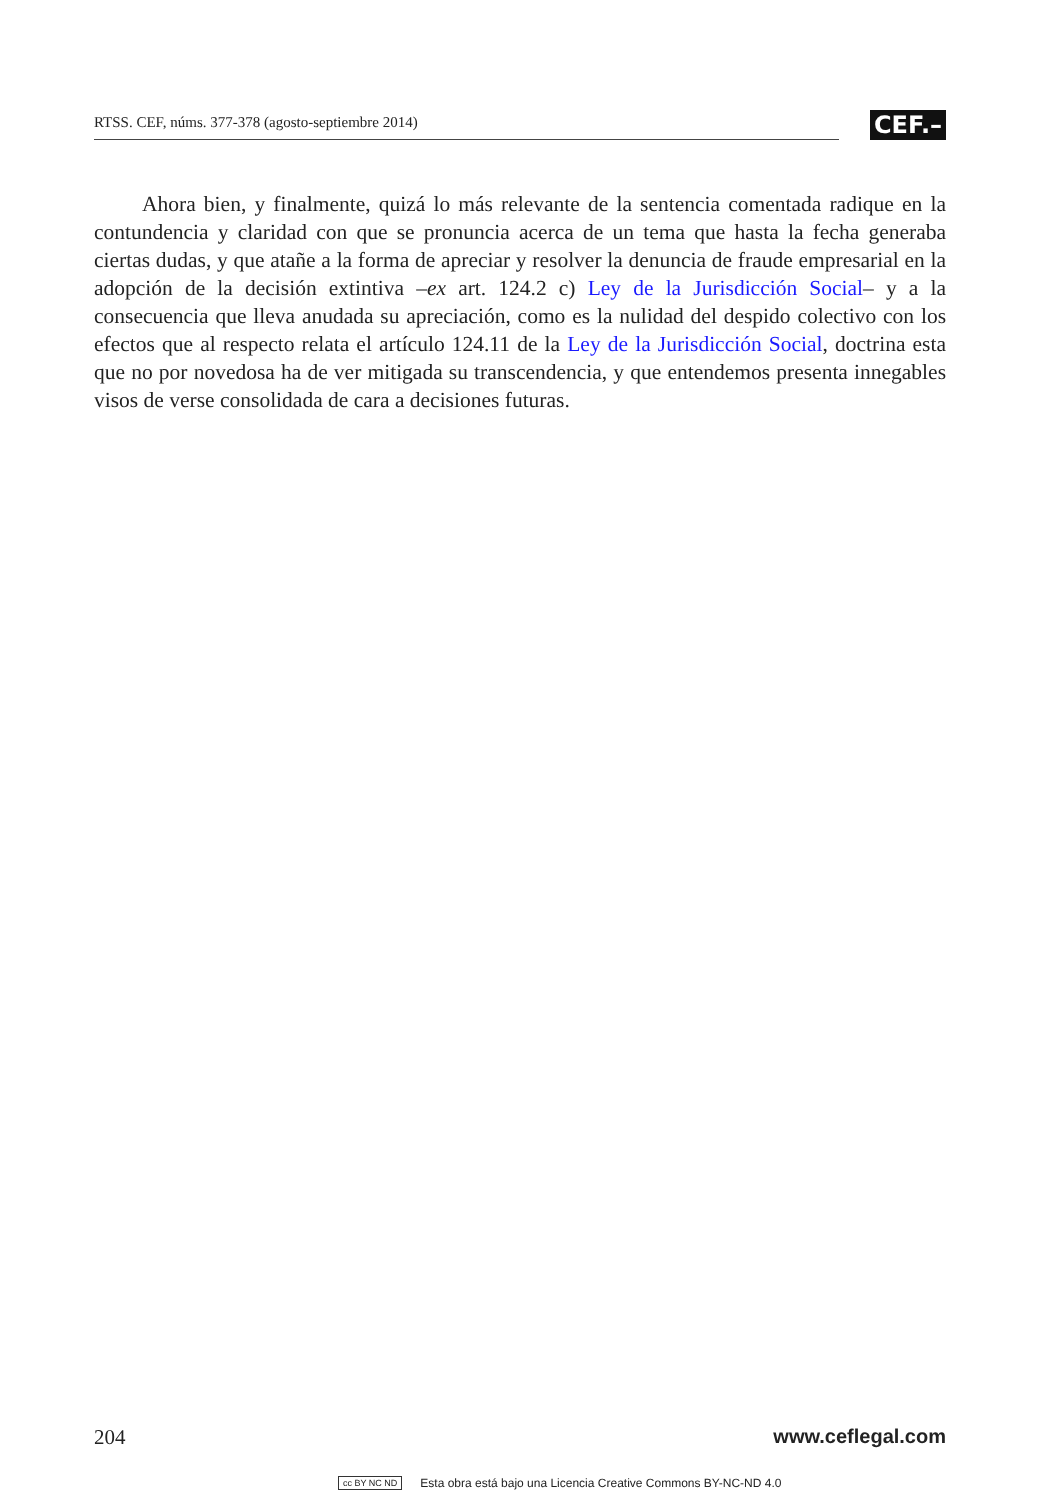RTSS. CEF, núms. 377-378 (agosto-septiembre 2014)
CEF.–
Ahora bien, y finalmente, quizá lo más relevante de la sentencia comentada radique en la contundencia y claridad con que se pronuncia acerca de un tema que hasta la fecha generaba ciertas dudas, y que atañe a la forma de apreciar y resolver la denuncia de fraude empresarial en la adopción de la decisión extintiva –ex art. 124.2 c) Ley de la Jurisdicción Social– y a la consecuencia que lleva anudada su apreciación, como es la nulidad del despido colectivo con los efectos que al respecto relata el artículo 124.11 de la Ley de la Jurisdicción Social, doctrina esta que no por novedosa ha de ver mitigada su transcendencia, y que entendemos presenta innegables visos de verse consolidada de cara a decisiones futuras.
204 www.ceflegal.com
cc BY NC ND Esta obra está bajo una Licencia Creative Commons BY-NC-ND 4.0